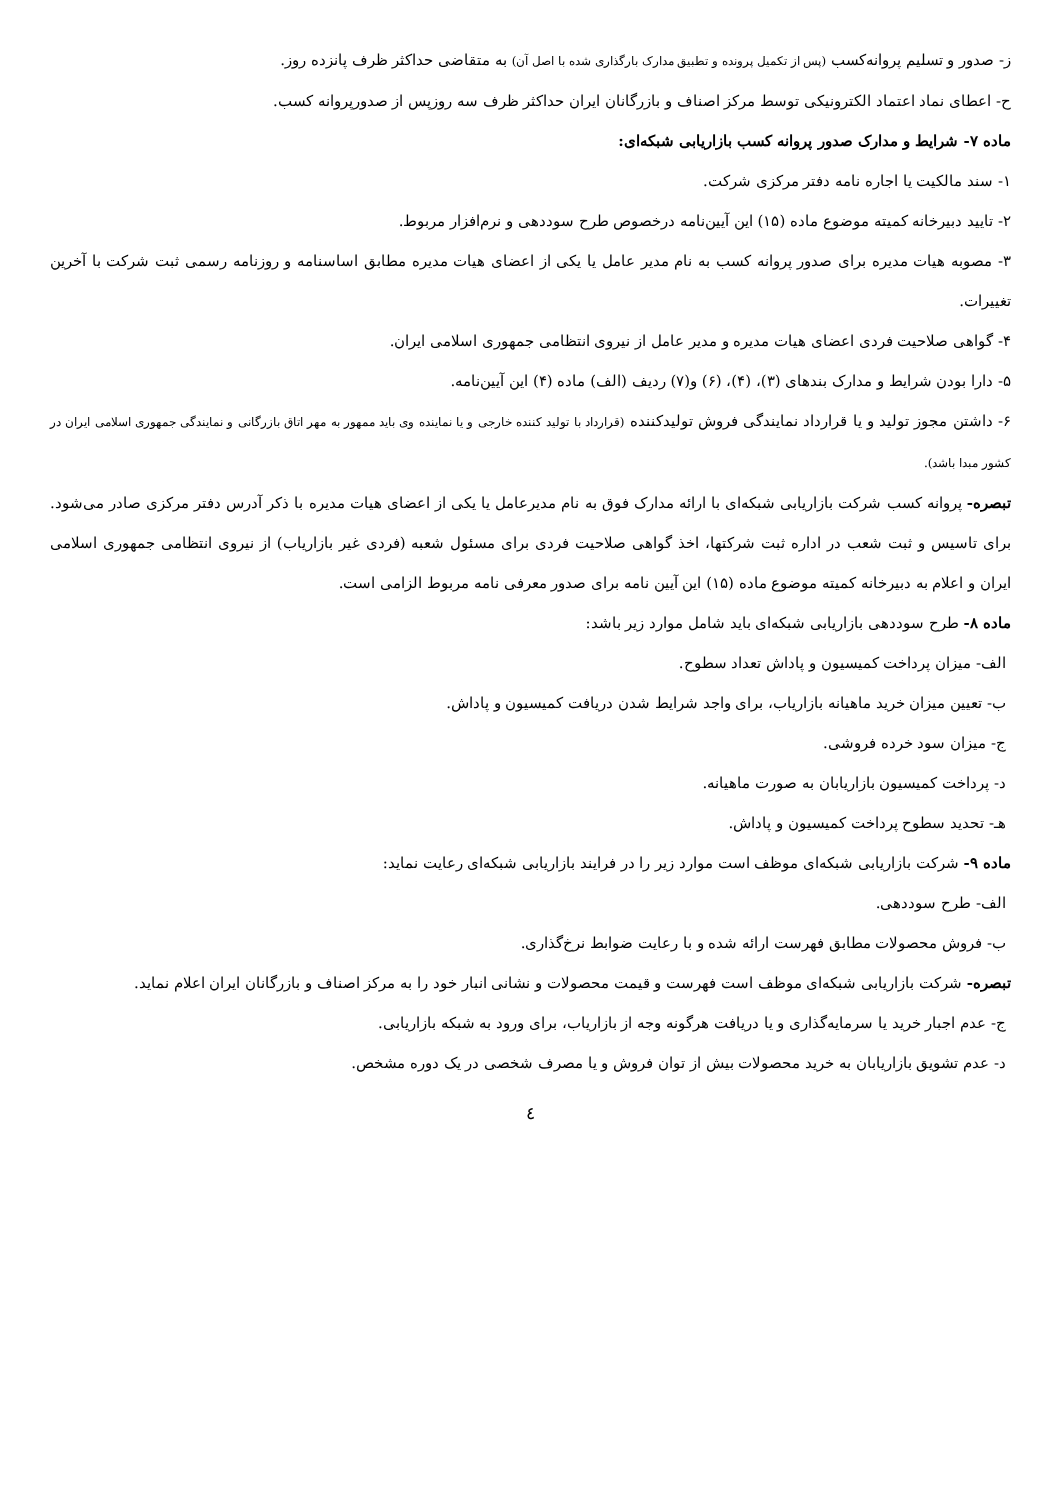ز- صدور و تسلیم پروانه‌کسب (پس از تکمیل پرونده و تطبیق مدارک بارگذاری شده با اصل آن) به متقاضی حداکثر ظرف پانزده روز.
ح- اعطای نماد اعتماد الکترونیکی توسط مرکز اصناف و بازرگانان ایران حداکثر ظرف سه روزپس از صدورپروانه کسب.
ماده ۷- شرایط و مدارک صدور پروانه کسب بازاریابی شبکه‌ای:
۱- سند مالکیت یا اجاره نامه دفتر مرکزی شرکت.
۲- تایید دبیرخانه کمیته موضوع ماده (۱۵) این آیین‌نامه درخصوص طرح سوددهی و نرم‌افزار مربوط.
۳- مصوبه هیات مدیره برای صدور پروانه کسب به نام مدیر عامل یا یکی از اعضای هیات مدیره مطابق اساسنامه و روزنامه رسمی ثبت شرکت با آخرین تغییرات.
۴- گواهی صلاحیت فردی اعضای هیات مدیره و مدیر عامل از نیروی انتظامی جمهوری اسلامی ایران.
۵- دارا بودن شرایط و مدارک بندهای (۳)، (۴)، (۶) و(۷) ردیف (الف) ماده (۴) این آیین‌نامه.
۶- داشتن مجوز تولید و یا قرارداد نمایندگی فروش تولیدکننده (قرارداد با تولید کننده خارجی و یا نماینده وی باید ممهور به مهر اتاق بازرگانی و نمایندگی جمهوری اسلامی ایران در کشور مبدا باشد).
تبصره- پروانه کسب شرکت بازاریابی شبکه‌ای با ارائه مدارک فوق به نام مدیرعامل یا یکی از اعضای هیات مدیره با ذکر آدرس دفتر مرکزی صادر می‌شود. برای تاسیس و ثبت شعب در اداره ثبت شرکتها، اخذ گواهی صلاحیت فردی برای مسئول شعبه (فردی غیر بازاریاب) از نیروی انتظامی جمهوری اسلامی ایران و اعلام به دبیرخانه کمیته موضوع ماده (۱۵) این آیین نامه برای صدور معرفی نامه مربوط الزامی است.
ماده ۸- طرح سوددهی بازاریابی شبکه‌ای باید شامل موارد زیر باشد:
الف- میزان پرداخت کمیسیون و پاداش تعداد سطوح.
ب- تعیین میزان خرید ماهیانه بازاریاب، برای واجد شرایط شدن دریافت کمیسیون و پاداش.
ج- میزان سود خرده فروشی.
د- پرداخت کمیسیون بازاریابان به صورت ماهیانه.
هـ- تحدید سطوح پرداخت کمیسیون و پاداش.
ماده ۹- شرکت بازاریابی شبکه‌ای موظف است موارد زیر را در فرایند بازاریابی شبکه‌ای رعایت نماید:
الف- طرح سوددهی.
ب- فروش محصولات مطابق فهرست ارائه شده و با رعایت ضوابط نرخ‌گذاری.
تبصره- شرکت بازاریابی شبکه‌ای موظف است فهرست و قیمت محصولات و نشانی انبار خود را به مرکز اصناف و بازرگانان ایران اعلام نماید.
ج- عدم اجبار خرید یا سرمایه‌گذاری و یا دریافت هرگونه وجه از بازاریاب، برای ورود به شبکه بازاریابی.
د- عدم تشویق بازاریابان به خرید محصولات بیش از توان فروش و یا مصرف شخصی در یک دوره مشخص.
٤